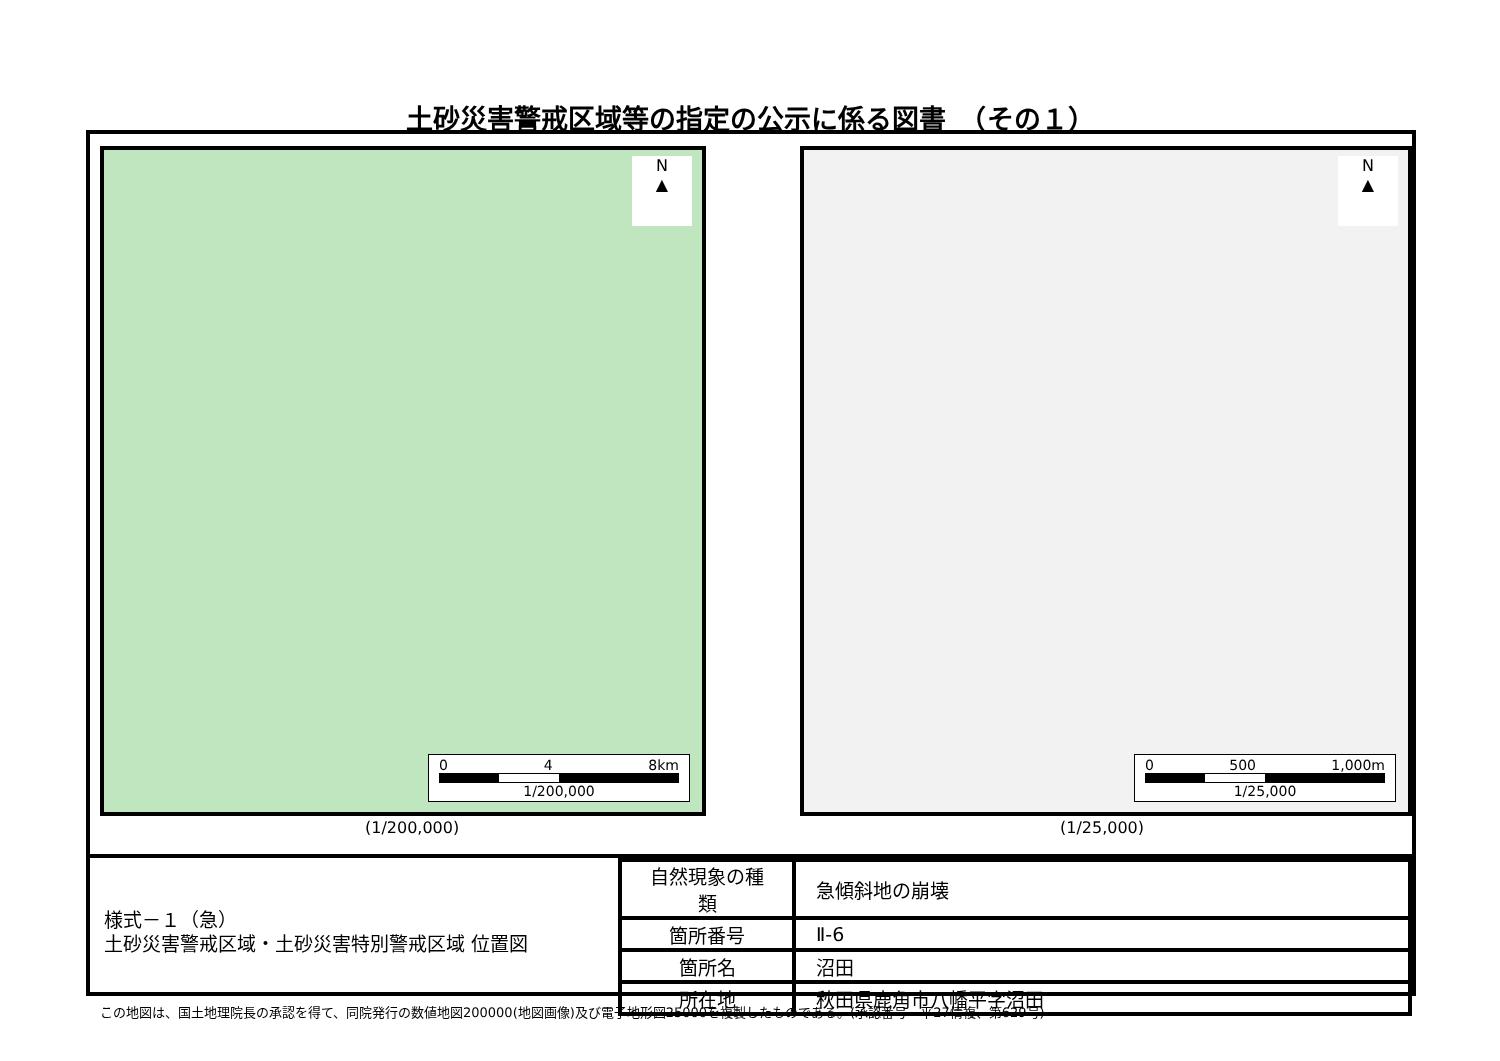土砂災害警戒区域等の指定の公示に係る図書　（その１）
N
▲
0 4 8km
1/200,000
N
▲
0 500 1,000m
1/25,000
(1/200,000) (1/25,000)
様式－１（急）
土砂災害警戒区域・土砂災害特別警戒区域 位置図
| 自然現象の種類 | 急傾斜地の崩壊 |
| 箇所番号 | Ⅱ-6 |
| 箇所名 | 沼田 |
| 所在地 | 秋田県鹿角市八幡平字沼田 |
この地図は、国土地理院長の承認を得て、同院発行の数値地図200000(地図画像)及び電子地形図25000を複製したものである。(承認番号　平27情複、第629号)